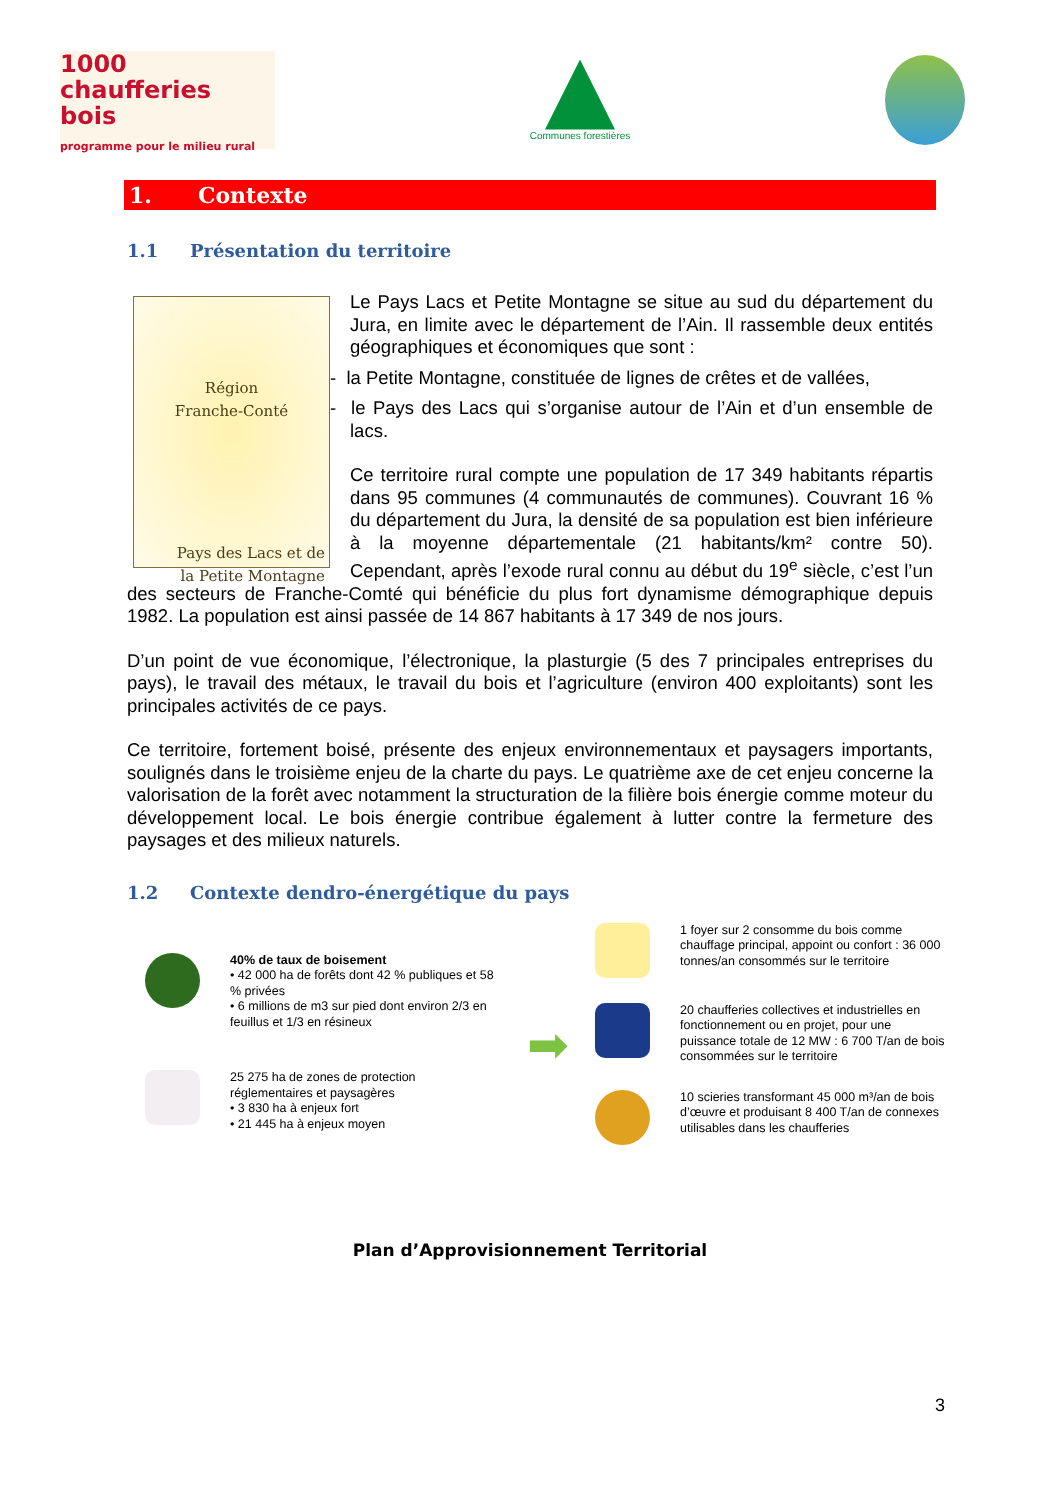1000
chaufferies bois
programme pour le milieu rural
Communes forestières
1. Contexte
1.1 Présentation du territoire
Région
Franche-Conté
Pays des Lacs et de
la Petite Montagne
Le Pays Lacs et Petite Montagne se situe au sud du département du Jura, en limite avec le département de l’Ain. Il rassemble deux entités géographiques et économiques que sont :
- la Petite Montagne, constituée de lignes de crêtes et de vallées,
- le Pays des Lacs qui s’organise autour de l’Ain et d’un ensemble de lacs.
Ce territoire rural compte une population de 17 349 habitants répartis dans 95 communes (4 communautés de communes). Couvrant 16 % du département du Jura, la densité de sa population est bien inférieure à la moyenne départementale (21 habitants/km² contre 50). Cependant, après l’exode rural connu au début du 19<sup>e</sup> siècle, c’est l’un des secteurs de Franche-Comté qui bénéficie du plus fort dynamisme démographique depuis 1982. La population est ainsi passée de 14 867 habitants à 17 349 de nos jours.
D’un point de vue économique, l’électronique, la plasturgie (5 des 7 principales entreprises du pays), le travail des métaux, le travail du bois et l’agriculture (environ 400 exploitants) sont les principales activités de ce pays.
Ce territoire, fortement boisé, présente des enjeux environnementaux et paysagers importants, soulignés dans le troisième enjeu de la charte du pays. Le quatrième axe de cet enjeu concerne la valorisation de la forêt avec notamment la structuration de la filière bois énergie comme moteur du développement local. Le bois énergie contribue également à lutter contre la fermeture des paysages et des milieux naturels.
1.2 Contexte dendro-énergétique du pays
40% de taux de boisement
• 42 000 ha de forêts dont 42 % publiques et 58 % privées
• 6 millions de m3 sur pied dont environ 2/3 en feuillus et 1/3 en résineux
25 275 ha de zones de protection réglementaires et paysagères
• 3 830 ha à enjeux fort
• 21 445 ha à enjeux moyen
➡
1 foyer sur 2 consomme du bois comme chauffage principal, appoint ou confort : 36 000 tonnes/an consommés sur le territoire
20 chaufferies collectives et industrielles en fonctionnement ou en projet, pour une puissance totale de 12 MW : 6 700 T/an de bois consommées sur le territoire
10 scieries transformant 45 000 m³/an de bois d’œuvre et produisant 8 400 T/an de connexes utilisables dans les chaufferies
Plan d’Approvisionnement Territorial
3